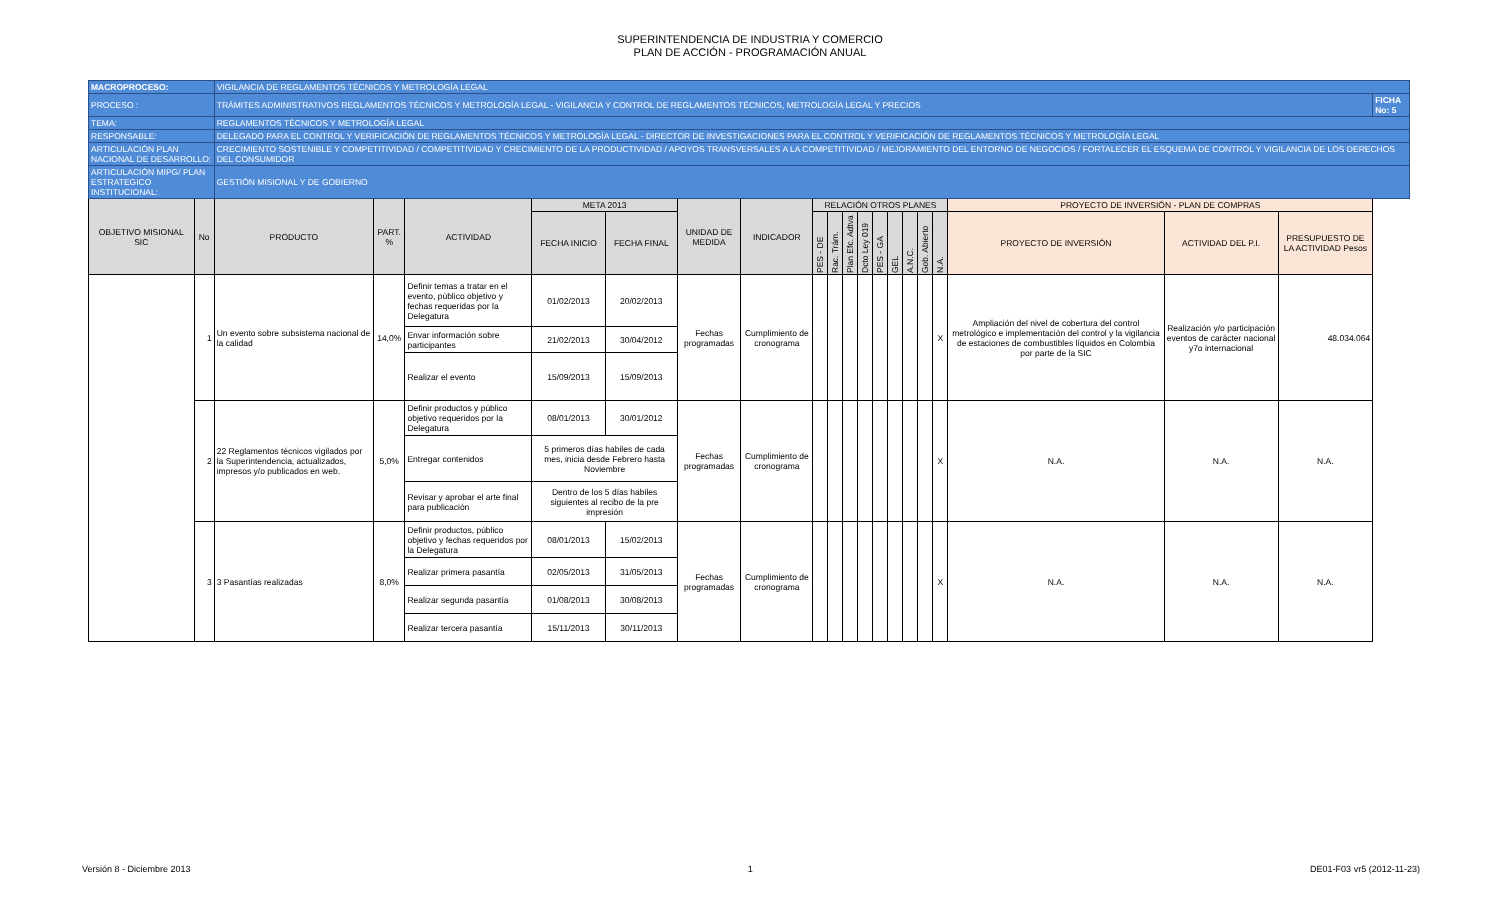SUPERINTENDENCIA DE INDUSTRIA Y COMERCIO
PLAN DE ACCIÓN - PROGRAMACIÓN ANUAL
| MACROPROCESO: | | VIGILANCIA DE REGLAMENTOS TÉCNICOS Y METROLOGÍA LEGAL | | | | | | | | | | | | | | | | | | | |
| PROCESO : | | TRÁMITES ADMINISTRATIVOS REGLAMENTOS TÉCNICOS Y METROLOGÍA LEGAL - VIGILANCIA Y CONTROL DE REGLAMENTOS TÉCNICOS, METROLOGÍA LEGAL Y PRECIOS | | | | | | | | | | | | | | | | | | | FICHA No: 5 |
| TEMA: | | REGLAMENTOS TÉCNICOS Y METROLOGÍA LEGAL | | | | | | | | | | | | | | | | | | | |
| RESPONSABLE: | | DELEGADO PARA EL CONTROL Y VERIFICACIÓN DE REGLAMENTOS TÉCNICOS Y METROLOGÍA LEGAL - DIRECTOR DE INVESTIGACIONES PARA EL CONTROL Y VERIFICACIÓN DE REGLAMENTOS TÉCNICOS Y METROLOGÍA LEGAL | | | | | | | | | | | | | | | | | | | |
| ARTICULACIÓN PLAN NACIONAL DE DESARROLLO: | | CRECIMIENTO SOSTENIBLE Y COMPETITIVIDAD / COMPETITIVIDAD Y CRECIMIENTO DE LA PRODUCTIVIDAD / APOYOS TRANSVERSALES A LA COMPETITIVIDAD / MEJORAMIENTO DEL ENTORNO DE NEGOCIOS / FORTALECER EL ESQUEMA DE CONTROL Y VIGILANCIA DE LOS DERECHOS DEL CONSUMIDOR | | | | | | | | | | | | | | | | | | | |
| ARTICULACIÓN MIPG/ PLAN ESTRATEGICO INSTITUCIONAL: | | GESTIÓN MISIONAL Y DE GOBIERNO | | | | | | | | | | | | | | | | | | | |
| OBJETIVO MISIONAL SIC | No | PRODUCTO | PART. % | ACTIVIDAD | META 2013 | | UNIDAD DE MEDIDA | INDICADOR | RELACIÓN OTROS PLANES | | | | | | | | | PROYECTO DE INVERSIÓN - PLAN DE COMPRAS | | | |
| | | | | | FECHA INICIO | FECHA FINAL | | | PES - DE | Rac. Trám. | Plan Efc. Adtva | Dcto Ley 019 | PES - GA | GEL | A.N.C. | Gob. Abierto | N.A. | PROYECTO DE INVERSIÓN | ACTIVIDAD DEL P.I. | PRESUPUESTO DE LA ACTIVIDAD Pesos | |
| | 1 | Un evento sobre subsistema nacional de la calidad | 14,0% | Definir temas a tratar en el evento, público objetivo y fechas requeridas por la Delegatura | 01/02/2013 | 20/02/2013 | Fechas programadas | Cumplimiento de cronograma | | | | | | | | | X | Ampliación del nivel de cobertura del control metrológico e implementación del control y la vigilancia de estaciones de combustibles líquidos en Colombia por parte de la SIC | Realización y/o participación eventos de carácter nacional y7o internacional | 48.034.064 | |
| | | | | Envar información sobre participantes | 21/02/2013 | 30/04/2012 | | | | | | | | | | | | | | | |
| | | | | Realizar el evento | 15/09/2013 | 15/09/2013 | | | | | | | | | | | | | | | |
| | 2 | 22 Reglamentos técnicos vigilados por la Superintendencia, actualizados, impresos y/o publicados en web. | 5,0% | Definir productos y público objetivo requeridos por la Delegatura | 08/01/2013 | 30/01/2012 | Fechas programadas | Cumplimiento de cronograma | | | | | | | | | X | N.A. | N.A. | N.A. | |
| | | | | Entregar contenidos | 5 primeros días habiles de cada mes, inicia desde Febrero hasta Noviembre | | | | | | | | | | | | | | | | |
| | | | | Revisar y aprobar el arte final para publicación | Dentro de los 5 días habiles siguientes al recibo de la pre impresión | | | | | | | | | | | | | | | | |
| | 3 | 3 Pasantías realizadas | 8,0% | Definir productos, público objetivo y fechas requeridos por la Delegatura | 08/01/2013 | 15/02/2013 | Fechas programadas | Cumplimiento de cronograma | | | | | | | | | X | N.A. | N.A. | N.A. | |
| | | | | Realizar primera pasantía | 02/05/2013 | 31/05/2013 | | | | | | | | | | | | | | | |
| | | | | Realizar segunda pasantía | 01/08/2013 | 30/08/2013 | | | | | | | | | | | | | | | |
| | | | | Realizar tercera pasantía | 15/11/2013 | 30/11/2013 | | | | | | | | | | | | | | | |
Versión 8 - Diciembre 2013 1 DE01-F03 vr5 (2012-11-23)